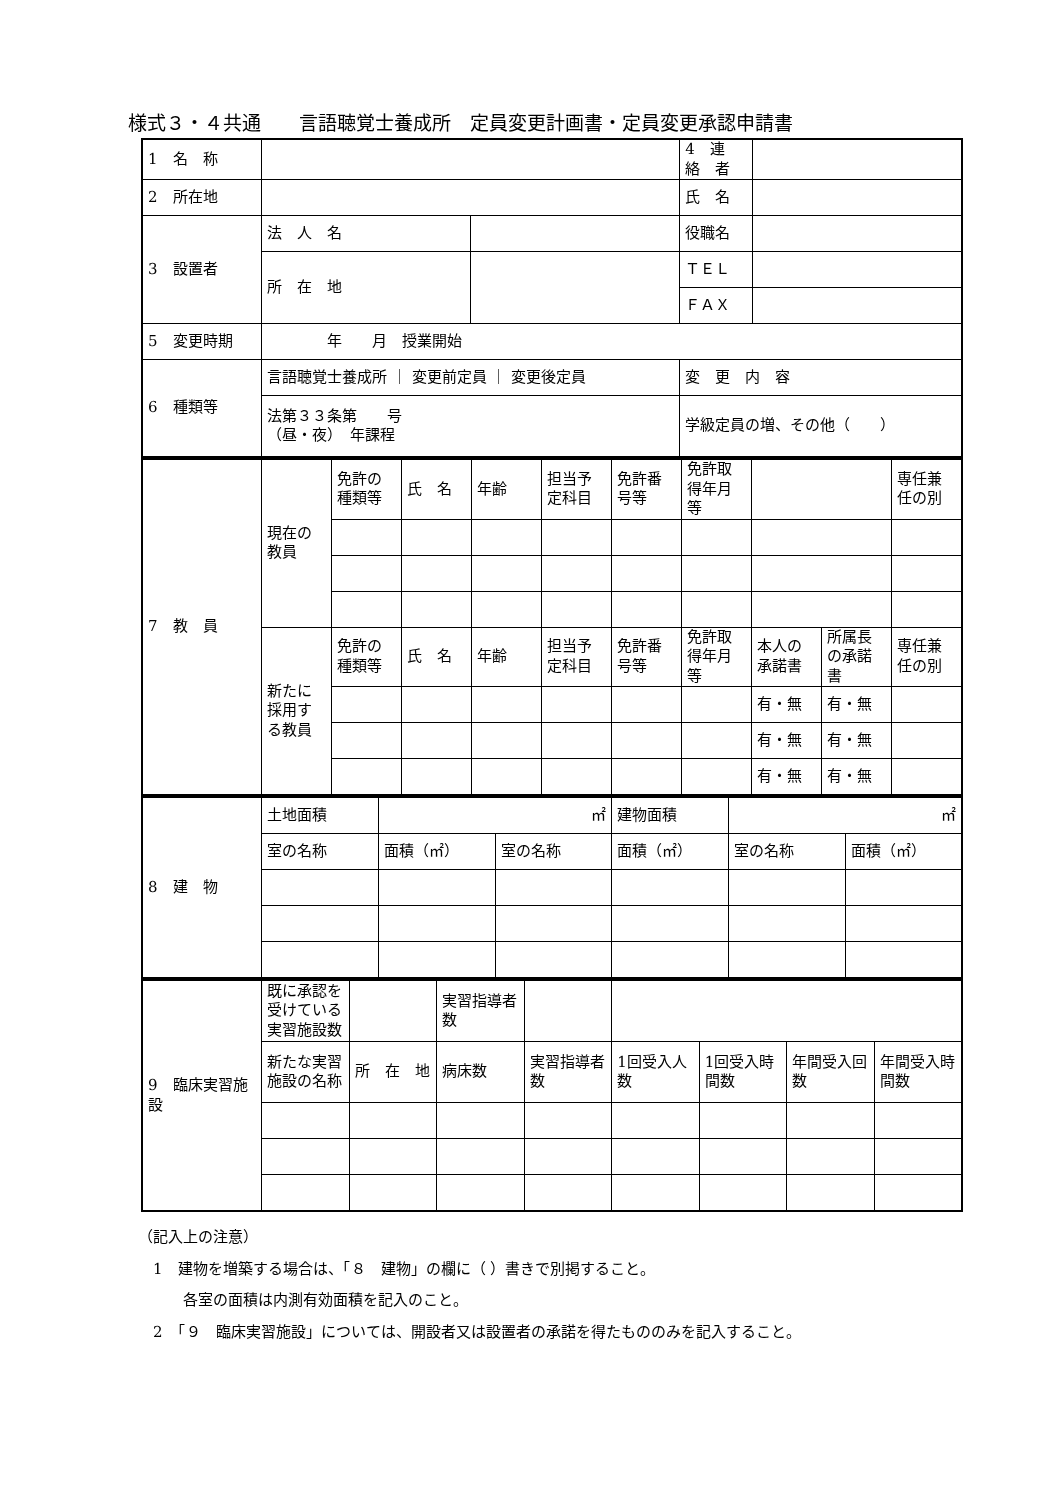様式３・４共通　　言語聴覚士養成所　定員変更計画書・定員変更承認申請書
| 1 名 称 | | | 4 連 絡 者 | |
| 2 所在地 | | | 氏 名 | |
| 3 設置者 | 法 人 名 | | 役職名 | |
| | 所 在 地 | | ＴＥＬ | |
| | | | ＦＡＸ | |
| 5 変更時期 | 年 月 授業開始 | | | |
| 6 種類等 | 言語聴覚士養成所 ｜ 変更前定員 ｜ 変更後定員 | | 変 更 内 容 | |
| | 法第３３条第 号 （昼・夜） 年課程 | | 学級定員の増、その他（ ） | |
| 7 教 員 | 現在の教員 | 免許の種類等 | 氏 名 | 年齢 | 担当予定科目 | 免許番号等 | 免許取得年月等 | | | 専任兼任の別 |
| | 新たに採用する教員 | 免許の種類等 | 氏 名 | 年齢 | 担当予定科目 | 免許番号等 | 免許取得年月等 | 本人の承諾書 | 所属長の承諾書 | 専任兼任の別 |
| | | | | | | | | 有・無 | 有・無 | |
| | | | | | | | | 有・無 | 有・無 | |
| | | | | | | | | 有・無 | 有・無 | |
| 8 建 物 | 土地面積 | ㎡ | | 建物面積 | ㎡ | |
| | 室の名称 | 面積（㎡） | 室の名称 | 面積（㎡） | 室の名称 | 面積（㎡） |
| 9 臨床実習施設 | 既に承認を受けている実習施設数 | | 実習指導者数 | | | | | |
| | 新たな実習施設の名称 | 所 在 地 | 病床数 | 実習指導者数 | 1回受入人数 | 1回受入時間数 | 年間受入回数 | 年間受入時間数 |
（記入上の注意）
　1　建物を増築する場合は、「８　建物」の欄に（ ）書きで別掲すること。
　　　各室の面積は内測有効面積を記入のこと。
　2　「９　臨床実習施設」については、開設者又は設置者の承諾を得たもののみを記入すること。